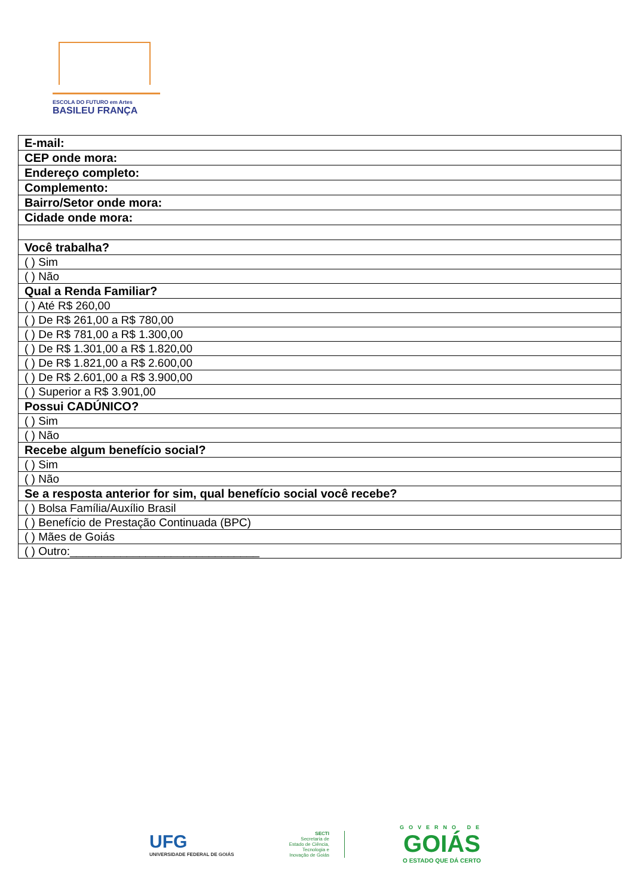ESCOLA DO FUTURO em Artes
BASILEU FRANÇA
| E-mail: |
| CEP onde mora: |
| Endereço completo: |
| Complemento: |
| Bairro/Setor onde mora: |
| Cidade onde mora: |
| Você trabalha? |
| ( ) Sim |
| ( ) Não |
| Qual a Renda Familiar? |
| ( ) Até R$ 260,00 |
| ( ) De R$ 261,00 a R$ 780,00 |
| ( ) De R$ 781,00 a R$ 1.300,00 |
| ( ) De R$ 1.301,00 a R$ 1.820,00 |
| ( ) De R$ 1.821,00 a R$ 2.600,00 |
| ( ) De R$ 2.601,00 a R$ 3.900,00 |
| ( ) Superior a R$ 3.901,00 |
| Possui CADÚNICO? |
| ( ) Sim |
| ( ) Não |
| Recebe algum benefício social? |
| ( ) Sim |
| ( ) Não |
| Se a resposta anterior for sim, qual benefício social você recebe? |
| ( ) Bolsa Família/Auxílio Brasil |
| ( ) Benefício de Prestação Continuada (BPC) |
| ( ) Mães de Goiás |
| ( ) Outro:______________________________ |
UFG
UNIVERSIDADE FEDERAL DE GOIÁS
SECTI
Secretaria de
Estado de Ciência,
Tecnologia e
Inovação de Goiás
GOVERNO DE
GOIÁS
O ESTADO QUE DÁ CERTO